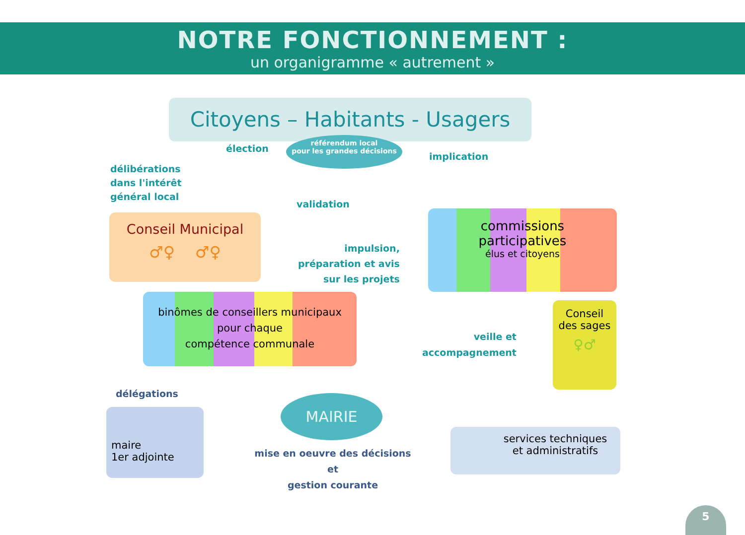NOTRE FONCTIONNEMENT :
un organigramme « autrement »
Citoyens – Habitants - Usagers
élection
référendum local
pour les grandes décisions
implication
délibérations
dans l'intérêt
général local
validation
Conseil Municipal
♂♀ ♂♀
commissions
participatives
élus et citoyens
impulsion,
préparation et avis
sur les projets
binômes de conseillers municipaux
pour chaque
compétence communale
Conseil
des sages
♀♂
veille et
accompagnement
délégations
maire
1er adjointe
MAIRIE
mise en oeuvre des décisions et
gestion courante
services techniques
et administratifs
5